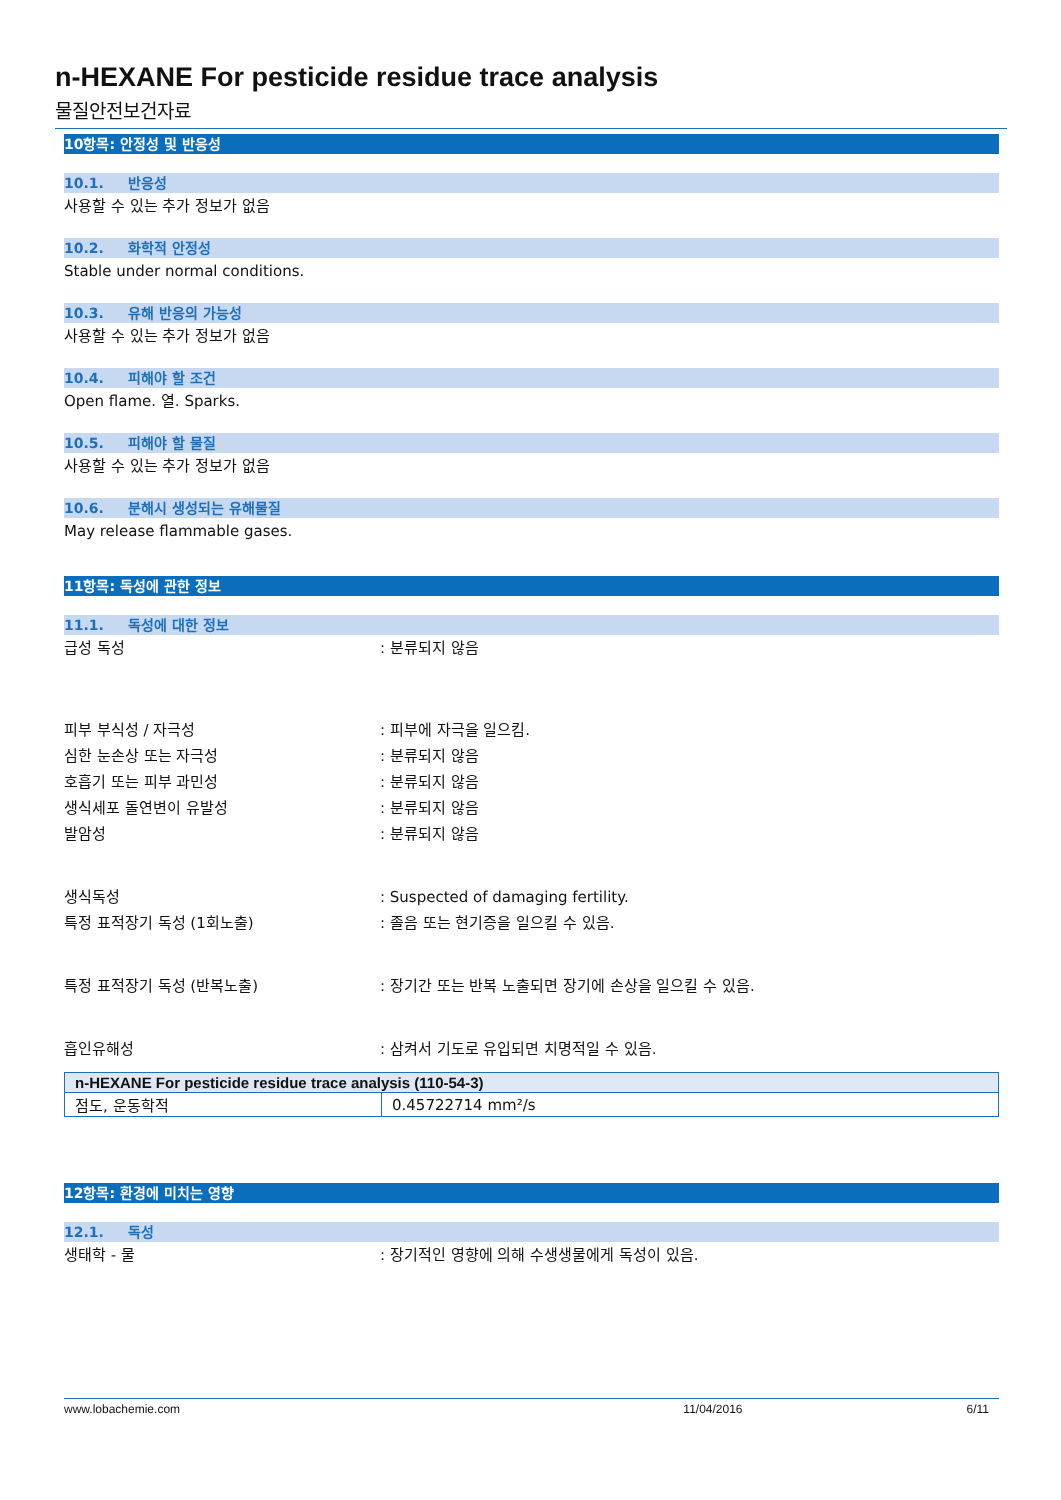n-HEXANE For pesticide residue trace analysis
물질안전보건자료
10항목: 안정성 및 반응성
10.1. 반응성
사용할 수 있는 추가 정보가 없음
10.2. 화학적 안정성
Stable under normal conditions.
10.3. 유해 반응의 가능성
사용할 수 있는 추가 정보가 없음
10.4. 피해야 할 조건
Open flame. 열. Sparks.
10.5. 피해야 할 물질
사용할 수 있는 추가 정보가 없음
10.6. 분해시 생성되는 유해물질
May release flammable gases.
11항목: 독성에 관한 정보
11.1. 독성에 대한 정보
급성 독성 : 분류되지 않음
피부 부식성 / 자극성 : 피부에 자극을 일으킴.
심한 눈손상 또는 자극성 : 분류되지 않음
호흡기 또는 피부 과민성 : 분류되지 않음
생식세포 돌연변이 유발성 : 분류되지 않음
발암성 : 분류되지 않음
생식독성 : Suspected of damaging fertility.
특정 표적장기 독성 (1회노출) : 졸음 또는 현기증을 일으킬 수 있음.
특정 표적장기 독성 (반복노출) : 장기간 또는 반복 노출되면 장기에 손상을 일으킬 수 있음.
흡인유해성 : 삼켜서 기도로 유입되면 치명적일 수 있음.
| n-HEXANE For pesticide residue trace analysis (110-54-3) | |
| --- | --- |
| 점도, 운동학적 | 0.45722714 mm²/s |
12항목: 환경에 미치는 영향
12.1. 독성
생태학 - 물 : 장기적인 영향에 의해 수생생물에게 독성이 있음.
www.lobachemie.com 11/04/2016 6/11